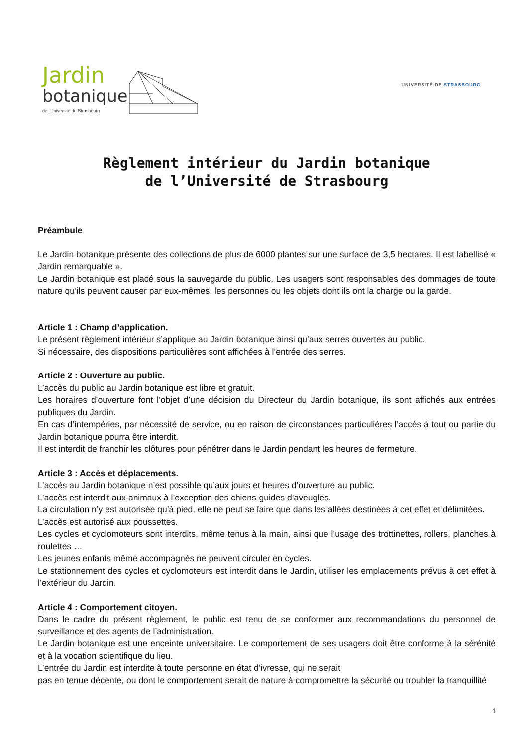Jardin
botanique
de l'Université de Strasbourg
UNIVERSITÉ DE STRASBOURG
Règlement intérieur du Jardin botanique
de l’Université de Strasbourg
Préambule
Le Jardin botanique présente des collections de plus de 6000 plantes sur une surface de 3,5 hectares. Il est labellisé « Jardin remarquable ».
Le Jardin botanique est placé sous la sauvegarde du public. Les usagers sont responsables des dommages de toute nature qu’ils peuvent causer par eux-mêmes, les personnes ou les objets dont ils ont la charge ou la garde.
Article 1 : Champ d’application.
Le présent règlement intérieur s’applique au Jardin botanique ainsi qu’aux serres ouvertes au public.
Si nécessaire, des dispositions particulières sont affichées à l’entrée des serres.
Article 2 : Ouverture au public.
L’accès du public au Jardin botanique est libre et gratuit.
Les horaires d’ouverture font l’objet d’une décision du Directeur du Jardin botanique, ils sont affichés aux entrées publiques du Jardin.
En cas d’intempéries, par nécessité de service, ou en raison de circonstances particulières l’accès à tout ou partie du Jardin botanique pourra être interdit.
Il est interdit de franchir les clôtures pour pénétrer dans le Jardin pendant les heures de fermeture.
Article 3 : Accès et déplacements.
L’accès au Jardin botanique n’est possible qu’aux jours et heures d’ouverture au public.
L’accès est interdit aux animaux à l’exception des chiens-guides d’aveugles.
La circulation n’y est autorisée qu’à pied, elle ne peut se faire que dans les allées destinées à cet effet et délimitées.
L’accès est autorisé aux poussettes.
Les cycles et cyclomoteurs sont interdits, même tenus à la main, ainsi que l’usage des trottinettes, rollers, planches à roulettes …
Les jeunes enfants même accompagnés ne peuvent circuler en cycles.
Le stationnement des cycles et cyclomoteurs est interdit dans le Jardin, utiliser les emplacements prévus à cet effet à l’extérieur du Jardin.
Article 4 : Comportement citoyen.
Dans le cadre du présent règlement, le public est tenu de se conformer aux recommandations du personnel de surveillance et des agents de l’administration.
Le Jardin botanique est une enceinte universitaire. Le comportement de ses usagers doit être conforme à la sérénité et à la vocation scientifique du lieu.
L’entrée du Jardin est interdite à toute personne en état d’ivresse, qui ne serait
pas en tenue décente, ou dont le comportement serait de nature à compromettre la sécurité ou troubler la tranquillité
1